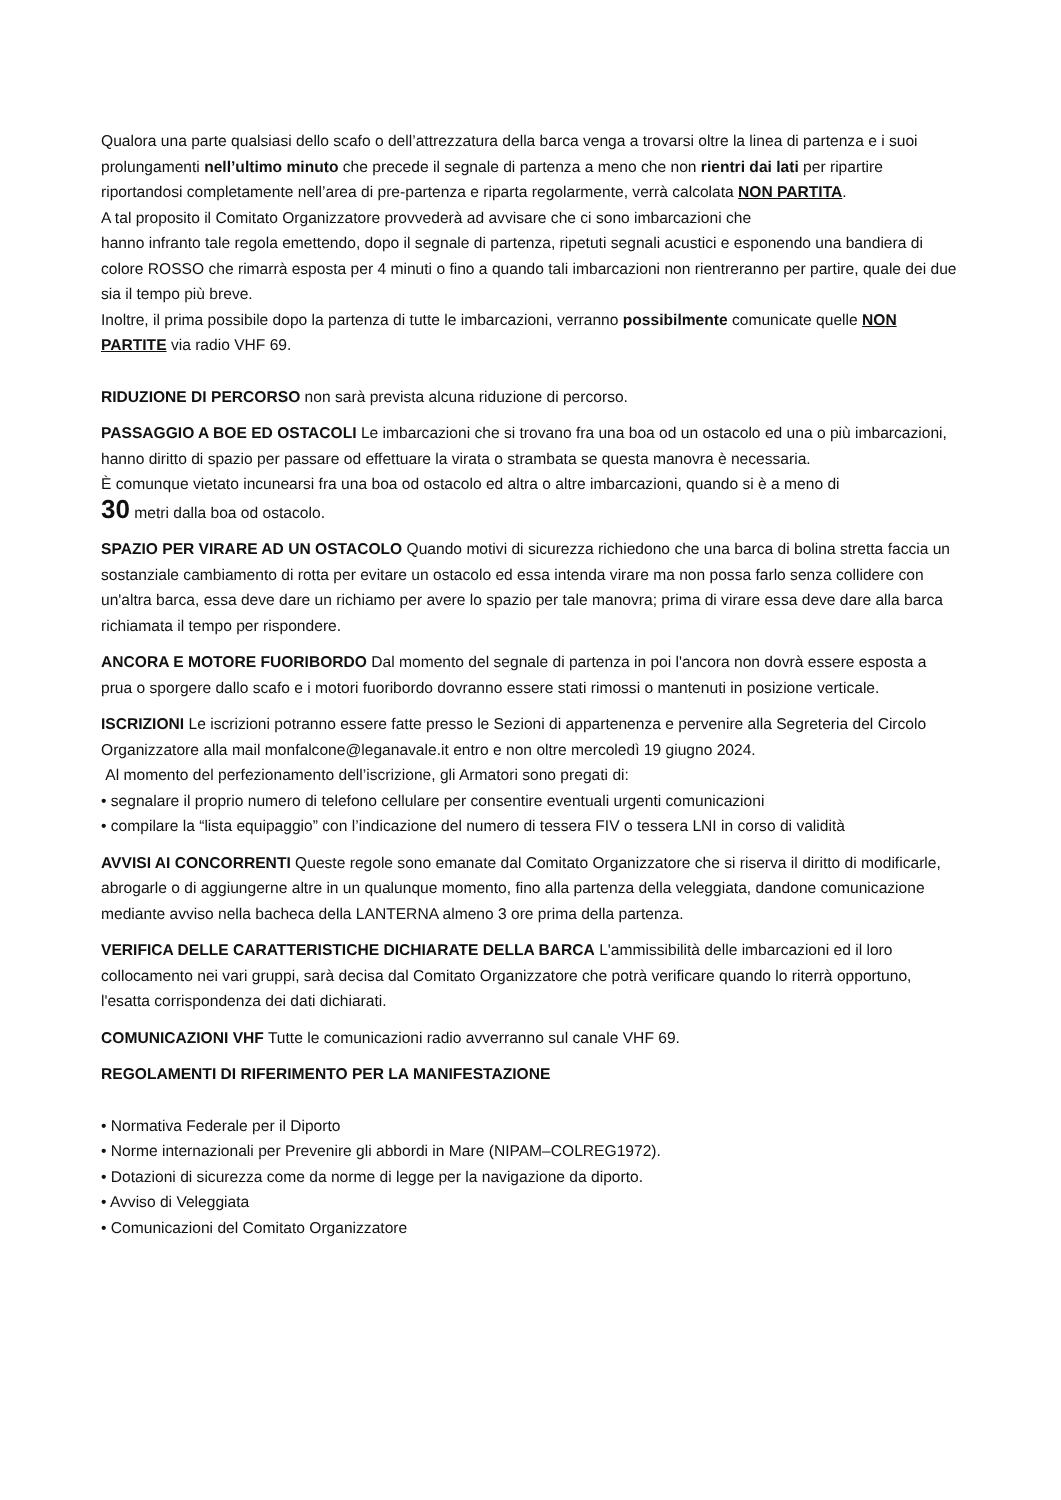Qualora una parte qualsiasi dello scafo o dell’attrezzatura della barca venga a trovarsi oltre la linea di partenza e i suoi prolungamenti nell’ultimo minuto che precede il segnale di partenza a meno che non rientri dai lati per ripartire riportandosi completamente nell’area di pre-partenza e riparta regolarmente, verrà calcolata NON PARTITA.
A tal proposito il Comitato Organizzatore provvederà ad avvisare che ci sono imbarcazioni che
hanno infranto tale regola emettendo, dopo il segnale di partenza, ripetuti segnali acustici e esponendo una bandiera di colore ROSSO che rimarrà esposta per 4 minuti o fino a quando tali imbarcazioni non rientreranno per partire, quale dei due sia il tempo più breve.
Inoltre, il prima possibile dopo la partenza di tutte le imbarcazioni, verranno possibilmente comunicate quelle NON PARTITE via radio VHF 69.
RIDUZIONE DI PERCORSO non sarà prevista alcuna riduzione di percorso.
PASSAGGIO A BOE ED OSTACOLI Le imbarcazioni che si trovano fra una boa od un ostacolo ed una o più imbarcazioni, hanno diritto di spazio per passare od effettuare la virata o strambata se questa manovra è necessaria.
È comunque vietato incunearsi fra una boa od ostacolo ed altra o altre imbarcazioni, quando si è a meno di
30 metri dalla boa od ostacolo.
SPAZIO PER VIRARE AD UN OSTACOLO Quando motivi di sicurezza richiedono che una barca di bolina stretta faccia un sostanziale cambiamento di rotta per evitare un ostacolo ed essa intenda virare ma non possa farlo senza collidere con un'altra barca, essa deve dare un richiamo per avere lo spazio per tale manovra; prima di virare essa deve dare alla barca richiamata il tempo per rispondere.
ANCORA E MOTORE FUORIBORDO Dal momento del segnale di partenza in poi l'ancora non dovrà essere esposta a prua o sporgere dallo scafo e i motori fuoribordo dovranno essere stati rimossi o mantenuti in posizione verticale.
ISCRIZIONI Le iscrizioni potranno essere fatte presso le Sezioni di appartenenza e pervenire alla Segreteria del Circolo Organizzatore alla mail monfalcone@leganavale.it entro e non oltre mercoledì 19 giugno 2024.
Al momento del perfezionamento dell’iscrizione, gli Armatori sono pregati di:
• segnalare il proprio numero di telefono cellulare per consentire eventuali urgenti comunicazioni
• compilare la “lista equipaggio” con l’indicazione del numero di tessera FIV o tessera LNI in corso di validità
AVVISI AI CONCORRENTI Queste regole sono emanate dal Comitato Organizzatore che si riserva il diritto di modificarle, abrogarle o di aggiungerne altre in un qualunque momento, fino alla partenza della veleggiata, dandone comunicazione mediante avviso nella bacheca della LANTERNA almeno 3 ore prima della partenza.
VERIFICA DELLE CARATTERISTICHE DICHIARATE DELLA BARCA L'ammissibilità delle imbarcazioni ed il loro collocamento nei vari gruppi, sarà decisa dal Comitato Organizzatore che potrà verificare quando lo riterrà opportuno, l'esatta corrispondenza dei dati dichiarati.
COMUNICAZIONI VHF Tutte le comunicazioni radio avverranno sul canale VHF 69.
REGOLAMENTI DI RIFERIMENTO PER LA MANIFESTAZIONE
• Normativa Federale per il Diporto
• Norme internazionali per Prevenire gli abbordi in Mare (NIPAM–COLREG1972).
• Dotazioni di sicurezza come da norme di legge per la navigazione da diporto.
• Avviso di Veleggiata
• Comunicazioni del Comitato Organizzatore